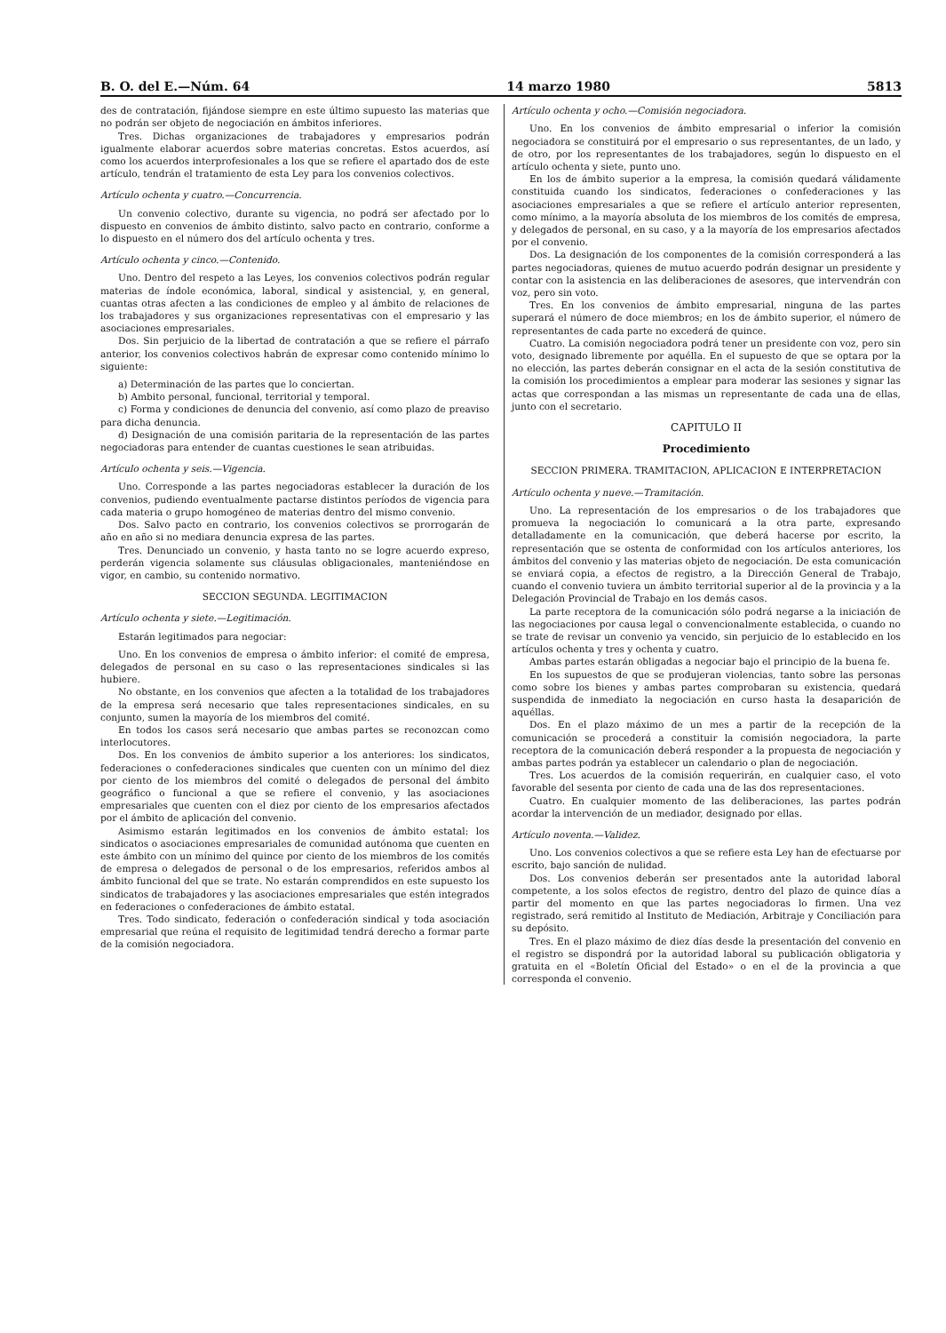B. O. del E.—Núm. 64 14 marzo 1980 5813
des de contratación, fijándose siempre en este último supuesto las materias que no podrán ser objeto de negociación en ámbitos inferiores.
Tres. Dichas organizaciones de trabajadores y empresarios podrán igualmente elaborar acuerdos sobre materias concretas. Estos acuerdos, así como los acuerdos interprofesionales a los que se refiere el apartado dos de este artículo, tendrán el tratamiento de esta Ley para los convenios colectivos.
Artículo ochenta y cuatro.—Concurrencia.
Un convenio colectivo, durante su vigencia, no podrá ser afectado por lo dispuesto en convenios de ámbito distinto, salvo pacto en contrario, conforme a lo dispuesto en el número dos del artículo ochenta y tres.
Artículo ochenta y cinco.—Contenido.
Uno. Dentro del respeto a las Leyes, los convenios colectivos podrán regular materias de índole económica, laboral, sindical y asistencial, y, en general, cuantas otras afecten a las condiciones de empleo y al ámbito de relaciones de los trabajadores y sus organizaciones representativas con el empresario y las asociaciones empresariales.
Dos. Sin perjuicio de la libertad de contratación a que se refiere el párrafo anterior, los convenios colectivos habrán de expresar como contenido mínimo lo siguiente:
a) Determinación de las partes que lo conciertan.
b) Ambito personal, funcional, territorial y temporal.
c) Forma y condiciones de denuncia del convenio, así como plazo de preaviso para dicha denuncia.
d) Designación de una comisión paritaria de la representación de las partes negociadoras para entender de cuantas cuestiones le sean atribuidas.
Artículo ochenta y seis.—Vigencia.
Uno. Corresponde a las partes negociadoras establecer la duración de los convenios, pudiendo eventualmente pactarse distintos períodos de vigencia para cada materia o grupo homogéneo de materias dentro del mismo convenio.
Dos. Salvo pacto en contrario, los convenios colectivos se prorrogarán de año en año si no mediara denuncia expresa de las partes.
Tres. Denunciado un convenio, y hasta tanto no se logre acuerdo expreso, perderán vigencia solamente sus cláusulas obligacionales, manteniéndose en vigor, en cambio, su contenido normativo.
SECCION SEGUNDA. LEGITIMACION
Artículo ochenta y siete.—Legitimación.
Estarán legitimados para negociar:
Uno. En los convenios de empresa o ámbito inferior: el comité de empresa, delegados de personal en su caso o las representaciones sindicales si las hubiere.
No obstante, en los convenios que afecten a la totalidad de los trabajadores de la empresa será necesario que tales representaciones sindicales, en su conjunto, sumen la mayoría de los miembros del comité.
En todos los casos será necesario que ambas partes se reconozcan como interlocutores.
Dos. En los convenios de ámbito superior a los anteriores: los sindicatos, federaciones o confederaciones sindicales que cuenten con un mínimo del diez por ciento de los miembros del comité o delegados de personal del ámbito geográfico o funcional a que se refiere el convenio, y las asociaciones empresariales que cuenten con el diez por ciento de los empresarios afectados por el ámbito de aplicación del convenio.
Asimismo estarán legitimados en los convenios de ámbito estatal: los sindicatos o asociaciones empresariales de comunidad autónoma que cuenten en este ámbito con un mínimo del quince por ciento de los miembros de los comités de empresa o delegados de personal o de los empresarios, referidos ambos al ámbito funcional del que se trate. No estarán comprendidos en este supuesto los sindicatos de trabajadores y las asociaciones empresariales que estén integrados en federaciones o confederaciones de ámbito estatal.
Tres. Todo sindicato, federación o confederación sindical y toda asociación empresarial que reúna el requisito de legitimidad tendrá derecho a formar parte de la comisión negociadora.
Artículo ochenta y ocho.—Comisión negociadora.
Uno. En los convenios de ámbito empresarial o inferior la comisión negociadora se constituirá por el empresario o sus representantes, de un lado, y de otro, por los representantes de los trabajadores, según lo dispuesto en el artículo ochenta y siete, punto uno.
En los de ámbito superior a la empresa, la comisión quedará válidamente constituida cuando los sindicatos, federaciones o confederaciones y las asociaciones empresariales a que se refiere el artículo anterior representen, como mínimo, a la mayoría absoluta de los miembros de los comités de empresa, y delegados de personal, en su caso, y a la mayoría de los empresarios afectados por el convenio.
Dos. La designación de los componentes de la comisión corresponderá a las partes negociadoras, quienes de mutuo acuerdo podrán designar un presidente y contar con la asistencia en las deliberaciones de asesores, que intervendrán con voz, pero sin voto.
Tres. En los convenios de ámbito empresarial, ninguna de las partes superará el número de doce miembros; en los de ámbito superior, el número de representantes de cada parte no excederá de quince.
Cuatro. La comisión negociadora podrá tener un presidente con voz, pero sin voto, designado libremente por aquélla. En el supuesto de que se optara por la no elección, las partes deberán consignar en el acta de la sesión constitutiva de la comisión los procedimientos a emplear para moderar las sesiones y signar las actas que correspondan a las mismas un representante de cada una de ellas, junto con el secretario.
CAPITULO II
Procedimiento
SECCION PRIMERA. TRAMITACION, APLICACION E INTERPRETACION
Artículo ochenta y nueve.—Tramitación.
Uno. La representación de los empresarios o de los trabajadores que promueva la negociación lo comunicará a la otra parte, expresando detalladamente en la comunicación, que deberá hacerse por escrito, la representación que se ostenta de conformidad con los artículos anteriores, los ámbitos del convenio y las materias objeto de negociación. De esta comunicación se enviará copia, a efectos de registro, a la Dirección General de Trabajo, cuando el convenio tuviera un ámbito territorial superior al de la provincia y a la Delegación Provincial de Trabajo en los demás casos.
La parte receptora de la comunicación sólo podrá negarse a la iniciación de las negociaciones por causa legal o convencionalmente establecida, o cuando no se trate de revisar un convenio ya vencido, sin perjuicio de lo establecido en los artículos ochenta y tres y ochenta y cuatro.
Ambas partes estarán obligadas a negociar bajo el principio de la buena fe.
En los supuestos de que se produjeran violencias, tanto sobre las personas como sobre los bienes y ambas partes comprobaran su existencia, quedará suspendida de inmediato la negociación en curso hasta la desaparición de aquéllas.
Dos. En el plazo máximo de un mes a partir de la recepción de la comunicación se procederá a constituir la comisión negociadora, la parte receptora de la comunicación deberá responder a la propuesta de negociación y ambas partes podrán ya establecer un calendario o plan de negociación.
Tres. Los acuerdos de la comisión requerirán, en cualquier caso, el voto favorable del sesenta por ciento de cada una de las dos representaciones.
Cuatro. En cualquier momento de las deliberaciones, las partes podrán acordar la intervención de un mediador, designado por ellas.
Artículo noventa.—Validez.
Uno. Los convenios colectivos a que se refiere esta Ley han de efectuarse por escrito, bajo sanción de nulidad.
Dos. Los convenios deberán ser presentados ante la autoridad laboral competente, a los solos efectos de registro, dentro del plazo de quince días a partir del momento en que las partes negociadoras lo firmen. Una vez registrado, será remitido al Instituto de Mediación, Arbitraje y Conciliación para su depósito.
Tres. En el plazo máximo de diez días desde la presentación del convenio en el registro se dispondrá por la autoridad laboral su publicación obligatoria y gratuita en el «Boletín Oficial del Estado» o en el de la provincia a que corresponda el convenio.